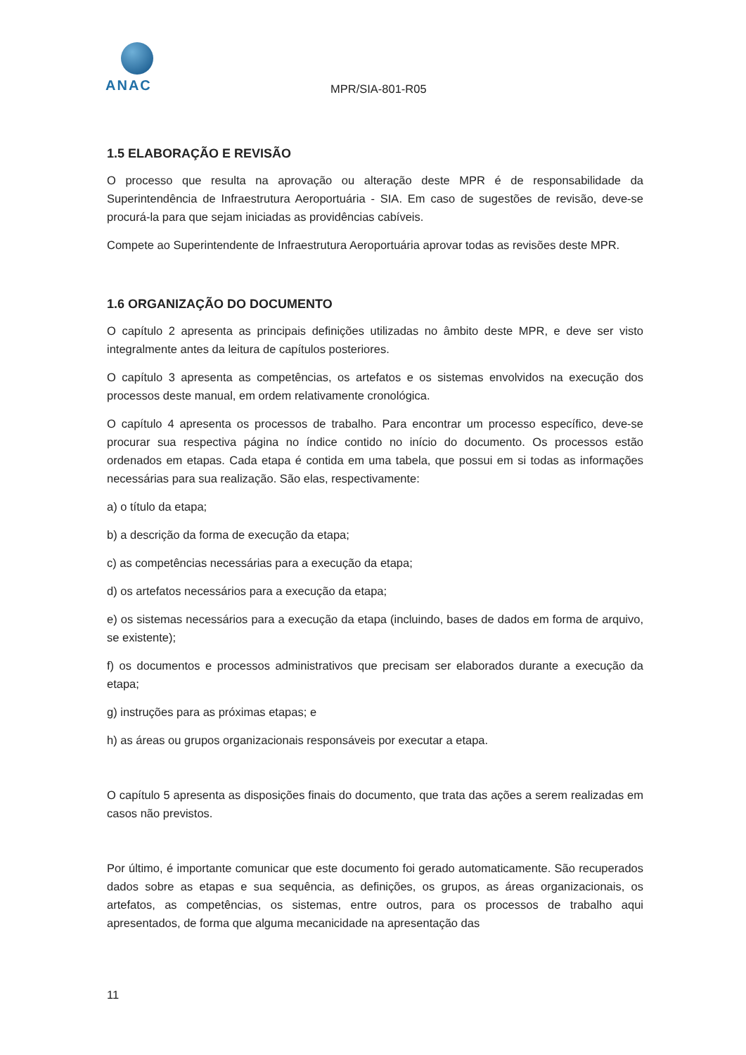ANAC
MPR/SIA-801-R05
1.5 ELABORAÇÃO E REVISÃO
O processo que resulta na aprovação ou alteração deste MPR é de responsabilidade da Superintendência de Infraestrutura Aeroportuária - SIA. Em caso de sugestões de revisão, deve-se procurá-la para que sejam iniciadas as providências cabíveis.
Compete ao Superintendente de Infraestrutura Aeroportuária aprovar todas as revisões deste MPR.
1.6 ORGANIZAÇÃO DO DOCUMENTO
O capítulo 2 apresenta as principais definições utilizadas no âmbito deste MPR, e deve ser visto integralmente antes da leitura de capítulos posteriores.
O capítulo 3 apresenta as competências, os artefatos e os sistemas envolvidos na execução dos processos deste manual, em ordem relativamente cronológica.
O capítulo 4 apresenta os processos de trabalho. Para encontrar um processo específico, deve-se procurar sua respectiva página no índice contido no início do documento. Os processos estão ordenados em etapas. Cada etapa é contida em uma tabela, que possui em si todas as informações necessárias para sua realização. São elas, respectivamente:
a) o título da etapa;
b) a descrição da forma de execução da etapa;
c) as competências necessárias para a execução da etapa;
d) os artefatos necessários para a execução da etapa;
e) os sistemas necessários para a execução da etapa (incluindo, bases de dados em forma de arquivo, se existente);
f) os documentos e processos administrativos que precisam ser elaborados durante a execução da etapa;
g) instruções para as próximas etapas; e
h) as áreas ou grupos organizacionais responsáveis por executar a etapa.
O capítulo 5 apresenta as disposições finais do documento, que trata das ações a serem realizadas em casos não previstos.
Por último, é importante comunicar que este documento foi gerado automaticamente. São recuperados dados sobre as etapas e sua sequência, as definições, os grupos, as áreas organizacionais, os artefatos, as competências, os sistemas, entre outros, para os processos de trabalho aqui apresentados, de forma que alguma mecanicidade na apresentação das
11